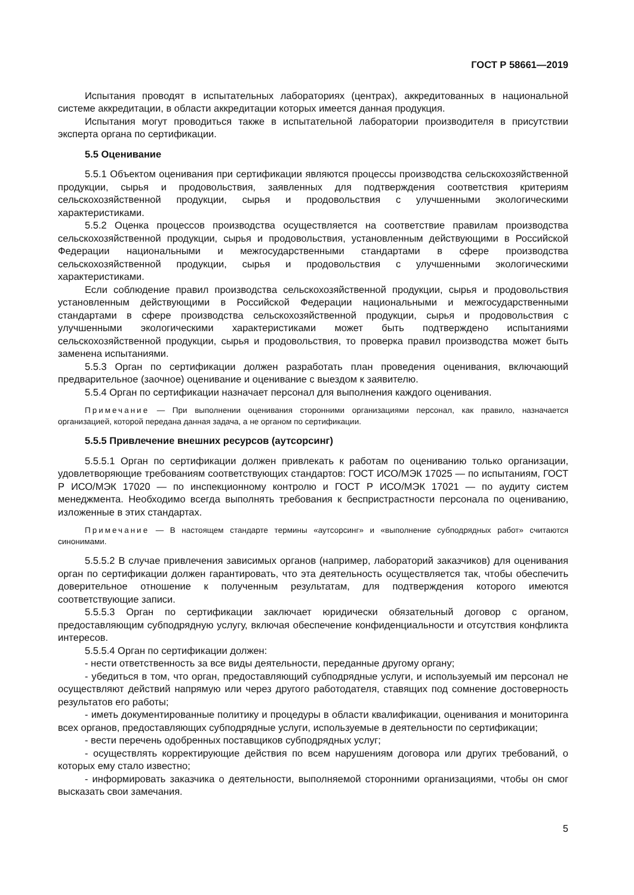ГОСТ Р 58661—2019
Испытания проводят в испытательных лабораториях (центрах), аккредитованных в национальной системе аккредитации, в области аккредитации которых имеется данная продукция.
Испытания могут проводиться также в испытательной лаборатории производителя в присутствии эксперта органа по сертификации.
5.5 Оценивание
5.5.1 Объектом оценивания при сертификации являются процессы производства сельскохозяйственной продукции, сырья и продовольствия, заявленных для подтверждения соответствия критериям сельскохозяйственной продукции, сырья и продовольствия с улучшенными экологическими характеристиками.
5.5.2 Оценка процессов производства осуществляется на соответствие правилам производства сельскохозяйственной продукции, сырья и продовольствия, установленным действующими в Российской Федерации национальными и межгосударственными стандартами в сфере производства сельскохозяйственной продукции, сырья и продовольствия с улучшенными экологическими характеристиками.
Если соблюдение правил производства сельскохозяйственной продукции, сырья и продовольствия установленным действующими в Российской Федерации национальными и межгосударственными стандартами в сфере производства сельскохозяйственной продукции, сырья и продовольствия с улучшенными экологическими характеристиками может быть подтверждено испытаниями сельскохозяйственной продукции, сырья и продовольствия, то проверка правил производства может быть заменена испытаниями.
5.5.3 Орган по сертификации должен разработать план проведения оценивания, включающий предварительное (заочное) оценивание и оценивание с выездом к заявителю.
5.5.4 Орган по сертификации назначает персонал для выполнения каждого оценивания.
Примечание — При выполнении оценивания сторонними организациями персонал, как правило, назначается организацией, которой передана данная задача, а не органом по сертификации.
5.5.5 Привлечение внешних ресурсов (аутсорсинг)
5.5.5.1 Орган по сертификации должен привлекать к работам по оцениванию только организации, удовлетворяющие требованиям соответствующих стандартов: ГОСТ ИСО/МЭК 17025 — по испытаниям, ГОСТ Р ИСО/МЭК 17020 — по инспекционному контролю и ГОСТ Р ИСО/МЭК 17021 — по аудиту систем менеджмента. Необходимо всегда выполнять требования к беспристрастности персонала по оцениванию, изложенные в этих стандартах.
Примечание — В настоящем стандарте термины «аутсорсинг» и «выполнение субподрядных работ» считаются синонимами.
5.5.5.2 В случае привлечения зависимых органов (например, лабораторий заказчиков) для оценивания орган по сертификации должен гарантировать, что эта деятельность осуществляется так, чтобы обеспечить доверительное отношение к полученным результатам, для подтверждения которого имеются соответствующие записи.
5.5.5.3 Орган по сертификации заключает юридически обязательный договор с органом, предоставляющим субподрядную услугу, включая обеспечение конфиденциальности и отсутствия конфликта интересов.
5.5.5.4 Орган по сертификации должен:
- нести ответственность за все виды деятельности, переданные другому органу;
- убедиться в том, что орган, предоставляющий субподрядные услуги, и используемый им персонал не осуществляют действий напрямую или через другого работодателя, ставящих под сомнение достоверность результатов его работы;
- иметь документированные политику и процедуры в области квалификации, оценивания и мониторинга всех органов, предоставляющих субподрядные услуги, используемые в деятельности по сертификации;
- вести перечень одобренных поставщиков субподрядных услуг;
- осуществлять корректирующие действия по всем нарушениям договора или других требований, о которых ему стало известно;
- информировать заказчика о деятельности, выполняемой сторонними организациями, чтобы он смог высказать свои замечания.
5